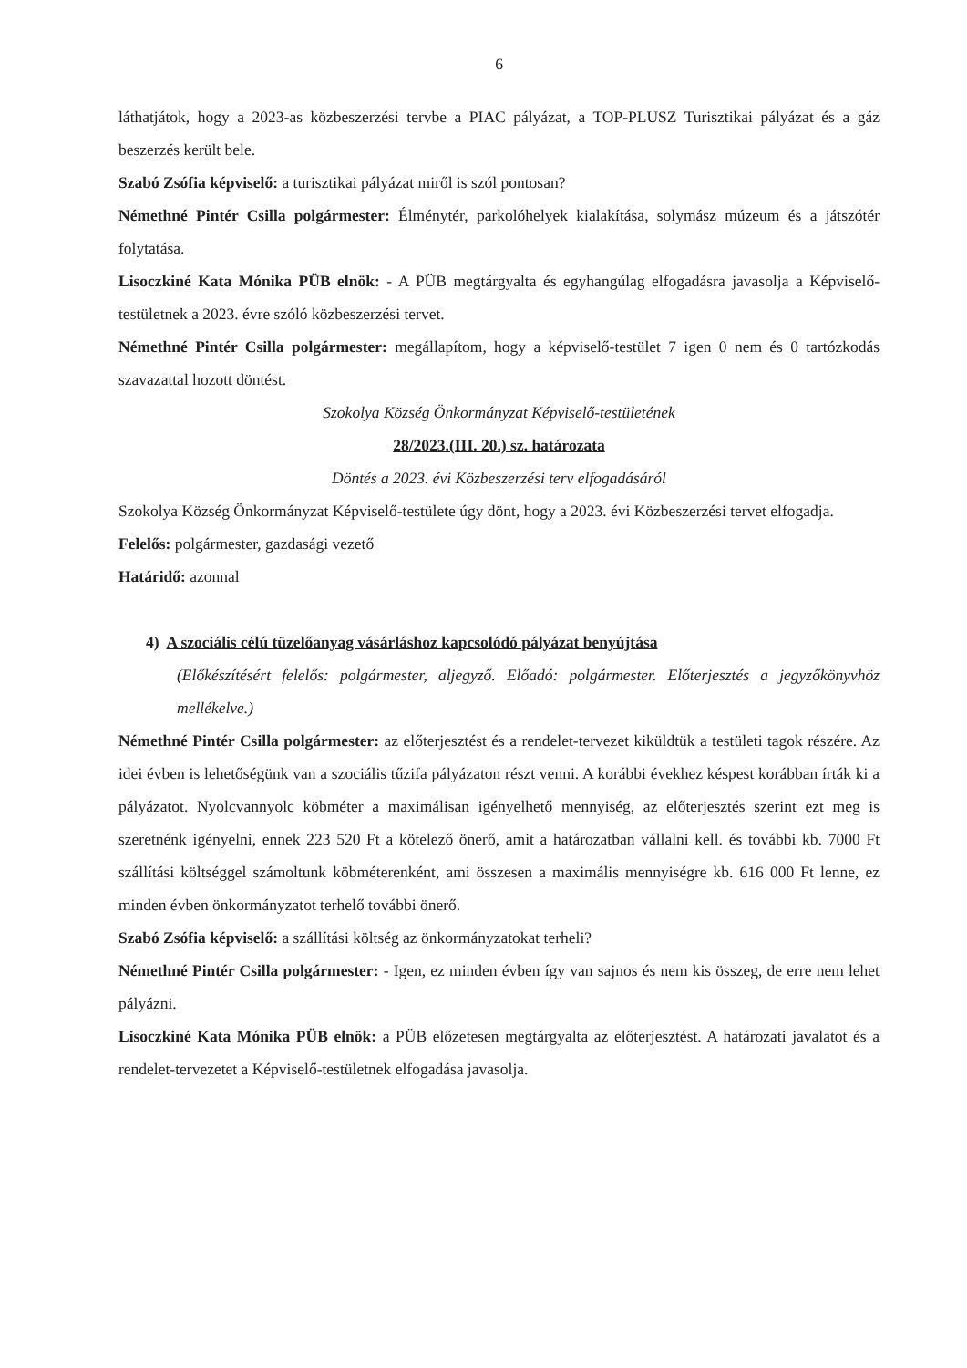6
láthatjátok, hogy a 2023-as közbeszerzési tervbe a PIAC pályázat, a TOP-PLUSZ Turisztikai pályázat és a gáz beszerzés került bele.
Szabó Zsófia képviselő: a turisztikai pályázat miről is szól pontosan?
Némethné Pintér Csilla polgármester: Élménytér, parkolóhelyek kialakítása, solymász múzeum és a játszótér folytatása.
Lisoczkiné Kata Mónika PÜB elnök: - A PÜB megtárgyalta és egyhangúlag elfogadásra javasolja a Képviselő-testületnek a 2023. évre szóló közbeszerzési tervet.
Némethné Pintér Csilla polgármester: megállapítom, hogy a képviselő-testület 7 igen 0 nem és 0 tartózkodás szavazattal hozott döntést.
Szokolya Község Önkormányzat Képviselő-testületének
28/2023.(III. 20.) sz. határozata
Döntés a 2023. évi Közbeszerzési terv elfogadásáról
Szokolya Község Önkormányzat Képviselő-testülete úgy dönt, hogy a 2023. évi Közbeszerzési tervet elfogadja.
Felelős: polgármester, gazdasági vezető
Határidő: azonnal
4) A szociális célú tüzelőanyag vásárláshoz kapcsolódó pályázat benyújtása
(Előkészítésért felelős: polgármester, aljegyző. Előadó: polgármester. Előterjesztés a jegyzőkönyvhöz mellékelve.)
Némethné Pintér Csilla polgármester: az előterjesztést és a rendelet-tervezet kiküldtük a testületi tagok részére. Az idei évben is lehetőségünk van a szociális tűzifa pályázaton részt venni. A korábbi évekhez késpest korábban írták ki a pályázatot. Nyolcvannyolc köbméter a maximálisan igényelhető mennyiség, az előterjesztés szerint ezt meg is szeretnénk igényelni, ennek 223 520 Ft a kötelező önerő, amit a határozatban vállalni kell. és további kb. 7000 Ft szállítási költséggel számoltunk köbméterenként, ami összesen a maximális mennyiségre kb. 616 000 Ft lenne, ez minden évben önkormányzatot terhelő további önerő.
Szabó Zsófia képviselő: a szállítási költség az önkormányzatokat terheli?
Némethné Pintér Csilla polgármester: - Igen, ez minden évben így van sajnos és nem kis összeg, de erre nem lehet pályázni.
Lisoczkiné Kata Mónika PÜB elnök: a PÜB előzetesen megtárgyalta az előterjesztést. A határozati javalatot és a rendelet-tervezetet a Képviselő-testületnek elfogadása javasolja.